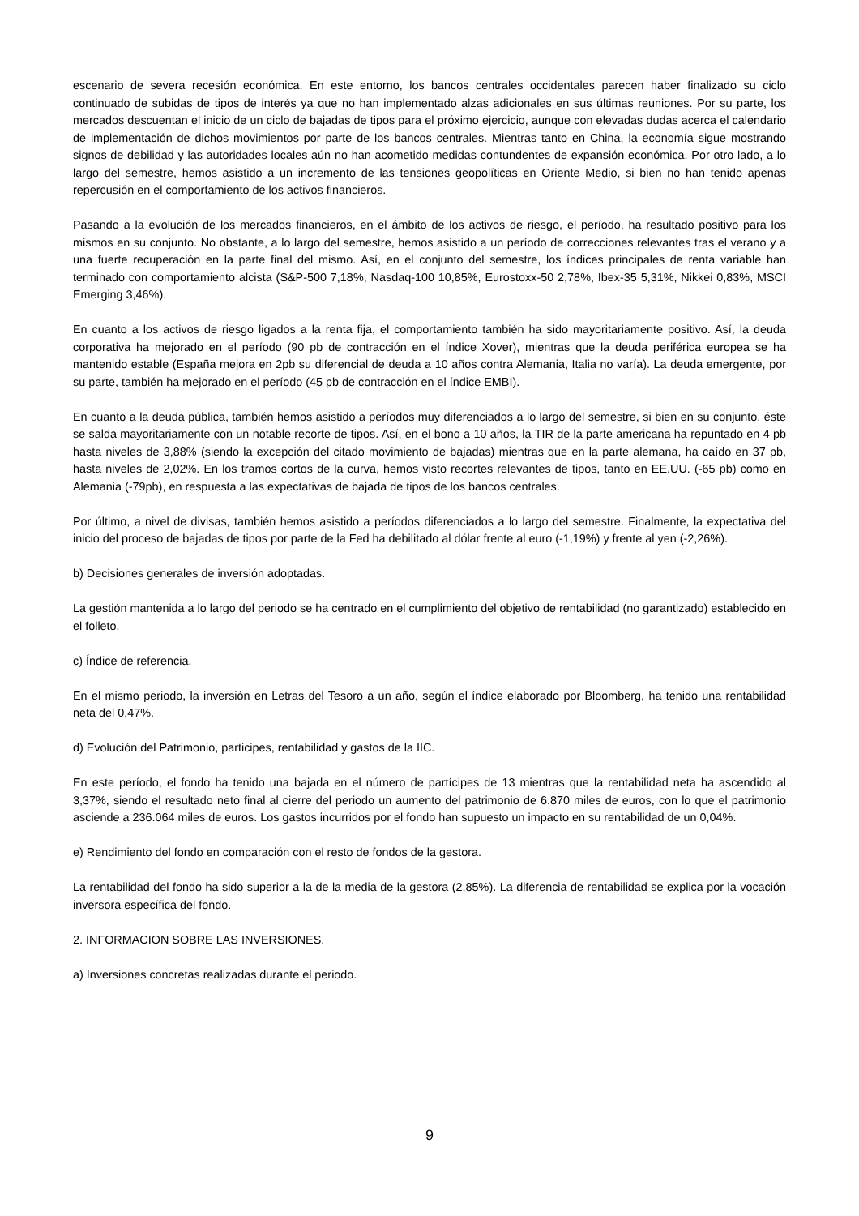escenario de severa recesión económica. En este entorno, los bancos centrales occidentales parecen haber finalizado su ciclo continuado de subidas de tipos de interés ya que no han implementado alzas adicionales en sus últimas reuniones. Por su parte, los mercados descuentan el inicio de un ciclo de bajadas de tipos para el próximo ejercicio, aunque con elevadas dudas acerca el calendario de implementación de dichos movimientos por parte de los bancos centrales. Mientras tanto en China, la economía sigue mostrando signos de debilidad y las autoridades locales aún no han acometido medidas contundentes de expansión económica. Por otro lado, a lo largo del semestre, hemos asistido a un incremento de las tensiones geopolíticas en Oriente Medio, si bien no han tenido apenas repercusión en el comportamiento de los activos financieros.
Pasando a la evolución de los mercados financieros, en el ámbito de los activos de riesgo, el período, ha resultado positivo para los mismos en su conjunto. No obstante, a lo largo del semestre, hemos asistido a un período de correcciones relevantes tras el verano y a una fuerte recuperación en la parte final del mismo. Así, en el conjunto del semestre, los índices principales de renta variable han terminado con comportamiento alcista (S&P-500 7,18%, Nasdaq-100 10,85%, Eurostoxx-50 2,78%, Ibex-35 5,31%, Nikkei 0,83%, MSCI Emerging 3,46%).
En cuanto a los activos de riesgo ligados a la renta fija, el comportamiento también ha sido mayoritariamente positivo. Así, la deuda corporativa ha mejorado en el período (90 pb de contracción en el índice Xover), mientras que la deuda periférica europea se ha mantenido estable (España mejora en 2pb su diferencial de deuda a 10 años contra Alemania, Italia no varía). La deuda emergente, por su parte, también ha mejorado en el período (45 pb de contracción en el índice EMBI).
En cuanto a la deuda pública, también hemos asistido a períodos muy diferenciados a lo largo del semestre, si bien en su conjunto, éste se salda mayoritariamente con un notable recorte de tipos. Así, en el bono a 10 años, la TIR de la parte americana ha repuntado en 4 pb hasta niveles de 3,88% (siendo la excepción del citado movimiento de bajadas) mientras que en la parte alemana, ha caído en 37 pb, hasta niveles de 2,02%. En los tramos cortos de la curva, hemos visto recortes relevantes de tipos, tanto en EE.UU. (-65 pb) como en Alemania (-79pb), en respuesta a las expectativas de bajada de tipos de los bancos centrales.
Por último, a nivel de divisas, también hemos asistido a períodos diferenciados a lo largo del semestre. Finalmente, la expectativa del inicio del proceso de bajadas de tipos por parte de la Fed ha debilitado al dólar frente al euro (-1,19%) y frente al yen (-2,26%).
b) Decisiones generales de inversión adoptadas.
La gestión mantenida a lo largo del periodo se ha centrado en el cumplimiento del objetivo de rentabilidad (no garantizado) establecido en el folleto.
c) Índice de referencia.
En el mismo periodo, la inversión en Letras del Tesoro a un año, según el índice elaborado por Bloomberg, ha tenido una rentabilidad neta del 0,47%.
d) Evolución del Patrimonio, participes, rentabilidad y gastos de la IIC.
En este período, el fondo ha tenido una bajada en el número de partícipes de 13 mientras que la rentabilidad neta ha ascendido al 3,37%, siendo el resultado neto final al cierre del periodo un aumento del patrimonio de 6.870 miles de euros, con lo que el patrimonio asciende a 236.064 miles de euros. Los gastos incurridos por el fondo han supuesto un impacto en su rentabilidad de un 0,04%.
e) Rendimiento del fondo en comparación con el resto de fondos de la gestora.
La rentabilidad del fondo ha sido superior a la de la media de la gestora (2,85%). La diferencia de rentabilidad se explica por la vocación inversora específica del fondo.
2. INFORMACION SOBRE LAS INVERSIONES.
a) Inversiones concretas realizadas durante el periodo.
9